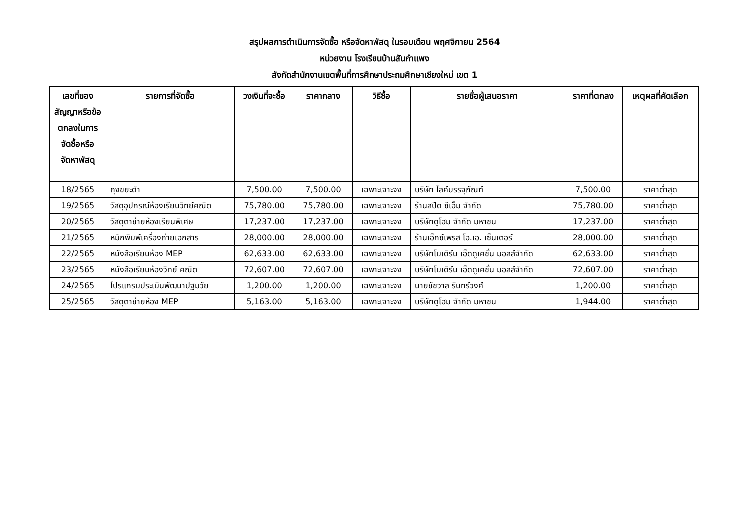สรุปผลการดำเนินการจัดซื้อ หรือจัดหาพัสดุ ในรอบเดือน พฤศจิกายน 2564
หน่วยงาน โรงเรียนบ้านสันกำแพง
สังกัดสำนักงานเขตพื้นที่การศึกษาประถมศึกษาเชียงใหม่ เขต 1
| เลขที่ของสัญญาหรือข้อตกลงในการจัดซื้อหรือจัดหาพัสดุ | รายการที่จัดซื้อ | วงเงินที่จะซื้อ | ราคากลาง | วิธีซื้อ | รายชื่อผู้เสนอราคา | ราคาที่ตกลง | เหตุผลที่คัดเลือก |
| --- | --- | --- | --- | --- | --- | --- | --- |
| 18/2565 | ถุงขยะดำ | 7,500.00 | 7,500.00 | เฉพาะเจาะจง | บริษัท ไลค์บรรจุภัณฑ์ | 7,500.00 | ราคาต่ำสุด |
| 19/2565 | วัสดุอุปกรณ์ห้องเรียนวิทย์คณิต | 75,780.00 | 75,780.00 | เฉพาะเจาะจง | ร้านสปีด ซีเอ็ม จำกัด | 75,780.00 | ราคาต่ำสุด |
| 20/2565 | วัสดุตาข่ายห้องเรียนพิเศษ | 17,237.00 | 17,237.00 | เฉพาะเจาะจง | บริษัทดูโฮม จำกัด มหาชน | 17,237.00 | ราคาต่ำสุด |
| 21/2565 | หมึกพิมพ์เครื่องถ่ายเอกสาร | 28,000.00 | 28,000.00 | เฉพาะเจาะจง | ร้านเอ็กซ์เพรส โอ.เอ. เซ็นเตอร์ | 28,000.00 | ราคาต่ำสุด |
| 22/2565 | หนังสือเรียนห้อง MEP | 62,633.00 | 62,633.00 | เฉพาะเจาะจง | บริษัทโมเดิร์น เอ็ดดูเคชั่น มอลล์จำกัด | 62,633.00 | ราคาต่ำสุด |
| 23/2565 | หนังสือเรียนห้องวิทย์ คณิต | 72,607.00 | 72,607.00 | เฉพาะเจาะจง | บริษัทโมเดิร์น เอ็ดดูเคชั่น มอลล์จำกัด | 72,607.00 | ราคาต่ำสุด |
| 24/2565 | โปรแกรมประเมินพัฒนาปฐมวัย | 1,200.00 | 1,200.00 | เฉพาะเจาะจง | นายชัชวาล รินทร์วงศ์ | 1,200.00 | ราคาต่ำสุด |
| 25/2565 | วัสดุตาข่ายห้อง MEP | 5,163.00 | 5,163.00 | เฉพาะเจาะจง | บริษัทดูโฮม จำกัด มหาชน | 1,944.00 | ราคาต่ำสุด |